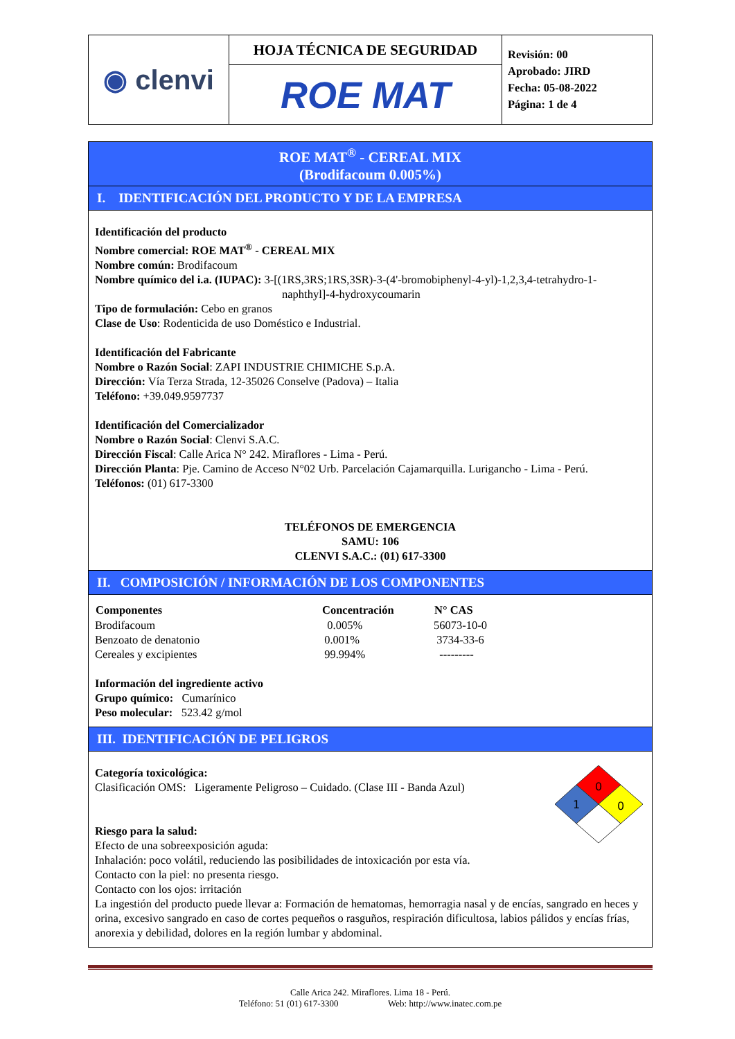| ◉ clenvi | HOJA TÉCNICA DE SEGURIDAD | Revisión: 00 Aprobado: JIRD Fecha: 05-08-2022 Página: 1 de 4 |
| | ROE MAT | |
ROE MAT<sup>®</sup> - CEREAL MIX
(Brodifacoum 0.005%)
I. IDENTIFICACIÓN DEL PRODUCTO Y DE LA EMPRESA
Identificación del producto
Nombre comercial: ROE MAT<sup>®</sup> - CEREAL MIX
Nombre común: Brodifacoum
Nombre químico del i.a. (IUPAC): 3-[(1RS,3RS;1RS,3SR)-3-(4'-bromobiphenyl-4-yl)-1,2,3,4-tetrahydro-1-
naphthyl]-4-hydroxycoumarin
Tipo de formulación: Cebo en granos
Clase de Uso: Rodenticida de uso Doméstico e Industrial.
Identificación del Fabricante
Nombre o Razón Social: ZAPI INDUSTRIE CHIMICHE S.p.A.
Dirección: Vía Terza Strada, 12-35026 Conselve (Padova) – Italia
Teléfono: +39.049.9597737
Identificación del Comercializador
Nombre o Razón Social: Clenvi S.A.C.
Dirección Fiscal: Calle Arica N° 242. Miraflores - Lima - Perú.
Dirección Planta: Pje. Camino de Acceso N°02 Urb. Parcelación Cajamarquilla. Lurigancho - Lima - Perú.
Teléfonos: (01) 617-3300
TELÉFONOS DE EMERGENCIA
SAMU: 106
CLENVI S.A.C.: (01) 617-3300
II. COMPOSICIÓN / INFORMACIÓN DE LOS COMPONENTES
| Componentes | Concentración | N° CAS |
| --- | --- | --- |
| Brodifacoum | 0.005% | 56073-10-0 |
| Benzoato de denatonio | 0.001% | 3734-33-6 |
| Cereales y excipientes | 99.994% | --------- |
Información del ingrediente activo
Grupo químico: Cumarínico
Peso molecular: 523.42 g/mol
III. IDENTIFICACIÓN DE PELIGROS
0
1
0
Categoría toxicológica:
Clasificación OMS: Ligeramente Peligroso – Cuidado. (Clase III - Banda Azul)
Riesgo para la salud:
Efecto de una sobreexposición aguda:
Inhalación: poco volátil, reduciendo las posibilidades de intoxicación por esta vía.
Contacto con la piel: no presenta riesgo.
Contacto con los ojos: irritación
La ingestión del producto puede llevar a: Formación de hematomas, hemorragia nasal y de encías, sangrado en heces y orina, excesivo sangrado en caso de cortes pequeños o rasguños, respiración dificultosa, labios pálidos y encías frías, anorexia y debilidad, dolores en la región lumbar y abdominal.
Calle Arica 242. Miraflores. Lima 18 - Perú.
Teléfono: 51 (01) 617-3300 Web: http://www.inatec.com.pe